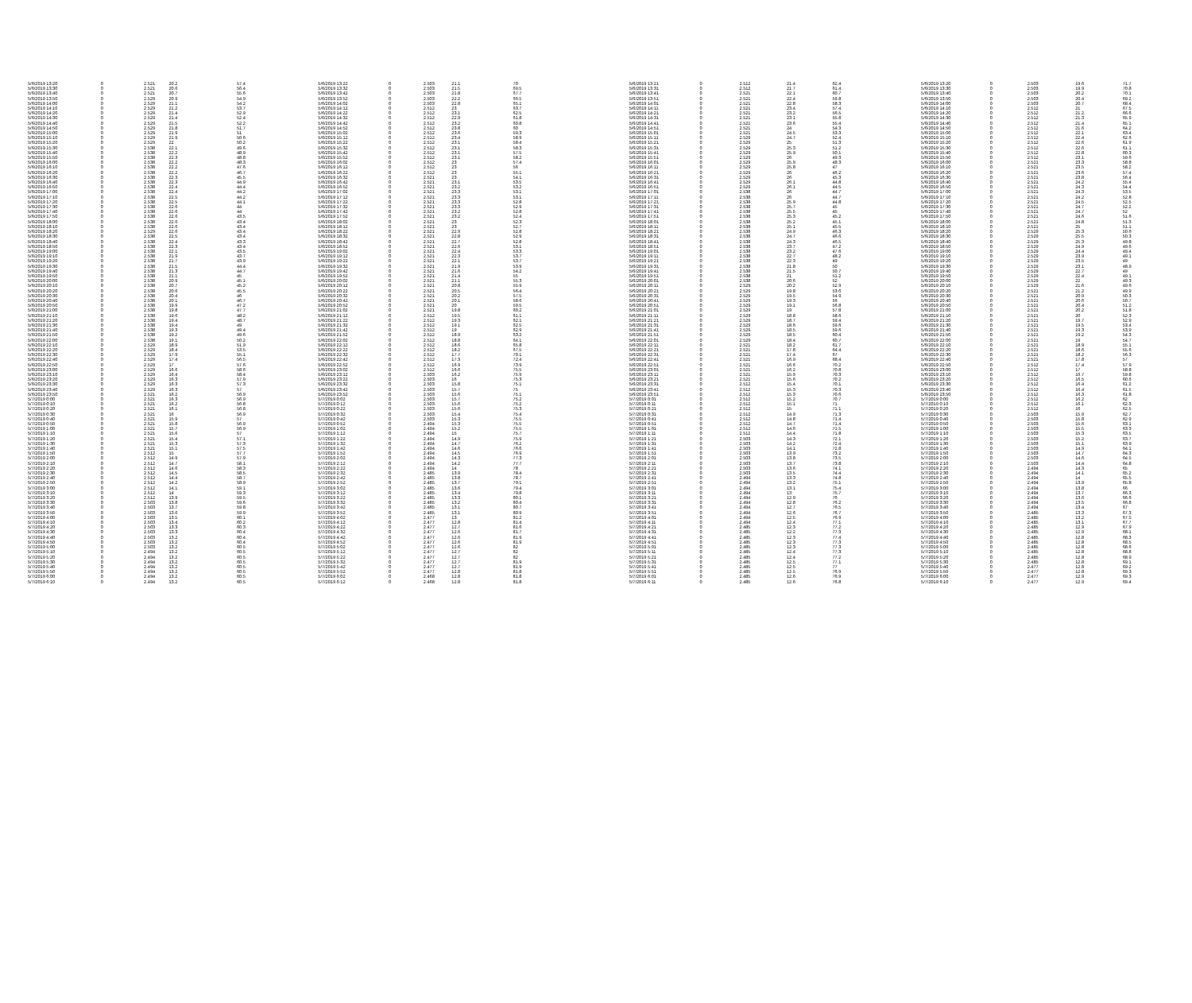| 5/6/2019 13:20 | 0 | 2.521 | 20.2 | 57.4 | 5/6/2019 13:22 | 0 | 2.503 | 21.1 | 70 | 5/6/2019 13:21 | 0 | 2.512 | 21.4 | 62.4 | 5/6/2019 13:20 | 0 | 2.503 | 19.6 | 71.7 |
| 5/6/2019 13:30 | 0 | 2.521 | 20.6 | 56.4 | 5/6/2019 13:32 | 0 | 2.503 | 21.5 | 69.5 | 5/6/2019 13:31 | 0 | 2.512 | 21.7 | 61.4 | 5/6/2019 13:30 | 0 | 2.503 | 19.9 | 70.8 |
| 5/6/2019 13:40 | 0 | 2.521 | 20.7 | 55.6 | 5/6/2019 13:42 | 0 | 2.503 | 21.8 | 67.7 | 5/6/2019 13:41 | 0 | 2.521 | 22.1 | 60.7 | 5/6/2019 13:40 | 0 | 2.503 | 20.2 | 70.1 |
| 5/6/2019 13:50 | 0 | 2.529 | 20.9 | 54.9 | 5/6/2019 13:52 | 0 | 2.503 | 22.2 | 66.5 | 5/6/2019 13:51 | 0 | 2.521 | 22.4 | 59.8 | 5/6/2019 13:50 | 0 | 2.503 | 20.4 | 69.2 |
| 5/6/2019 14:00 | 0 | 2.529 | 21.1 | 54.2 | 5/6/2019 14:02 | 0 | 2.503 | 22.8 | 65.1 | 5/6/2019 14:01 | 0 | 2.521 | 22.8 | 58.3 | 5/6/2019 14:00 | 0 | 2.503 | 20.7 | 68.4 |
| 5/6/2019 14:10 | 0 | 2.529 | 21.2 | 53.7 | 5/6/2019 14:12 | 0 | 2.512 | 23 | 63.7 | 5/6/2019 14:11 | 0 | 2.521 | 23.4 | 57.4 | 5/6/2019 14:10 | 0 | 2.512 | 21 | 67.5 |
| 5/6/2019 14:20 | 0 | 2.529 | 21.4 | 52.9 | 5/6/2019 14:22 | 0 | 2.512 | 23.1 | 62.5 | 5/6/2019 14:21 | 0 | 2.521 | 23.2 | 56.5 | 5/6/2019 14:20 | 0 | 2.512 | 21.2 | 66.6 |
| 5/6/2019 14:30 | 0 | 2.529 | 21.4 | 52.4 | 5/6/2019 14:32 | 0 | 2.512 | 22.9 | 61.8 | 5/6/2019 14:31 | 0 | 2.521 | 23.1 | 55.8 | 5/6/2019 14:30 | 0 | 2.512 | 21.3 | 65.9 |
| 5/6/2019 14:40 | 0 | 2.529 | 21.5 | 52.2 | 5/6/2019 14:42 | 0 | 2.512 | 23.2 | 60.8 | 5/6/2019 14:41 | 0 | 2.521 | 23.6 | 55.4 | 5/6/2019 14:40 | 0 | 2.512 | 21.4 | 65.1 |
| 5/6/2019 14:50 | 0 | 2.529 | 21.8 | 51.7 | 5/6/2019 14:52 | 0 | 2.512 | 23.8 | 60 | 5/6/2019 14:51 | 0 | 2.521 | 24 | 54.3 | 5/6/2019 14:50 | 0 | 2.512 | 21.6 | 64.2 |
| 5/6/2019 15:00 | 0 | 2.529 | 21.9 | 51 | 5/6/2019 15:02 | 0 | 2.512 | 23.6 | 59.3 | 5/6/2019 15:01 | 0 | 2.521 | 24.5 | 53.3 | 5/6/2019 15:00 | 0 | 2.512 | 22.1 | 63.4 |
| 5/6/2019 15:10 | 0 | 2.529 | 21.9 | 50.6 | 5/6/2019 15:12 | 0 | 2.512 | 23.4 | 58.9 | 5/6/2019 15:11 | 0 | 2.529 | 24.7 | 52.4 | 5/6/2019 15:10 | 0 | 2.512 | 22.4 | 62.6 |
| 5/6/2019 15:20 | 0 | 2.529 | 22 | 50.2 | 5/6/2019 15:22 | 0 | 2.512 | 23.1 | 58.4 | 5/6/2019 15:21 | 0 | 2.529 | 25 | 51.3 | 5/6/2019 15:20 | 0 | 2.512 | 22.6 | 61.9 |
| 5/6/2019 15:30 | 0 | 2.538 | 22.1 | 49.6 | 5/6/2019 15:32 | 0 | 2.512 | 23.1 | 58.3 | 5/6/2019 15:31 | 0 | 2.529 | 25.3 | 51.2 | 5/6/2019 15:30 | 0 | 2.512 | 22.6 | 61.1 |
| 5/6/2019 15:40 | 0 | 2.538 | 22.2 | 48.9 | 5/6/2019 15:42 | 0 | 2.512 | 23.1 | 57.5 | 5/6/2019 15:41 | 0 | 2.529 | 25.9 | 50.1 | 5/6/2019 15:40 | 0 | 2.512 | 22.8 | 60.3 |
| 5/6/2019 15:50 | 0 | 2.538 | 22.3 | 48.8 | 5/6/2019 15:52 | 0 | 2.512 | 23.1 | 58.2 | 5/6/2019 15:51 | 0 | 2.529 | 26 | 49.3 | 5/6/2019 15:50 | 0 | 2.512 | 23.1 | 59.6 |
| 5/6/2019 16:00 | 0 | 2.538 | 22.2 | 48.3 | 5/6/2019 16:02 | 0 | 2.512 | 23 | 57.4 | 5/6/2019 16:01 | 0 | 2.529 | 25.9 | 48.3 | 5/6/2019 16:00 | 0 | 2.521 | 23.3 | 58.8 |
| 5/6/2019 16:10 | 0 | 2.538 | 22.2 | 47.6 | 5/6/2019 16:12 | 0 | 2.512 | 23 | 56 | 5/6/2019 16:11 | 0 | 2.529 | 25.8 | 47 | 5/6/2019 16:10 | 0 | 2.521 | 23.5 | 58.2 |
| 5/6/2019 16:20 | 0 | 2.538 | 22.2 | 46.7 | 5/6/2019 16:22 | 0 | 2.512 | 23 | 55.1 | 5/6/2019 16:21 | 0 | 2.529 | 26 | 46.2 | 5/6/2019 16:20 | 0 | 2.521 | 23.6 | 57.4 |
| 5/6/2019 16:30 | 0 | 2.538 | 22.3 | 45.5 | 5/6/2019 16:32 | 0 | 2.521 | 23 | 54.1 | 5/6/2019 16:31 | 0 | 2.529 | 26 | 45.3 | 5/6/2019 16:30 | 0 | 2.521 | 23.8 | 56.4 |
| 5/6/2019 16:40 | 0 | 2.538 | 22.3 | 44.9 | 5/6/2019 16:42 | 0 | 2.521 | 23.1 | 53.5 | 5/6/2019 16:41 | 0 | 2.529 | 26.1 | 44.8 | 5/6/2019 16:40 | 0 | 2.521 | 24.2 | 55.4 |
| 5/6/2019 16:50 | 0 | 2.538 | 22.4 | 44.4 | 5/6/2019 16:52 | 0 | 2.521 | 23.2 | 53.2 | 5/6/2019 16:51 | 0 | 2.529 | 26.1 | 44.5 | 5/6/2019 16:50 | 0 | 2.521 | 24.3 | 54.4 |
| 5/6/2019 17:00 | 0 | 2.538 | 22.4 | 44.2 | 5/6/2019 17:02 | 0 | 2.521 | 23.3 | 53.1 | 5/6/2019 17:01 | 0 | 2.538 | 26 | 44.7 | 5/6/2019 17:00 | 0 | 2.521 | 24.3 | 53.5 |
| 5/6/2019 17:10 | 0 | 2.538 | 22.5 | 44.2 | 5/6/2019 17:12 | 0 | 2.521 | 23.3 | 53.1 | 5/6/2019 17:11 | 0 | 2.538 | 26 | 44.7 | 5/6/2019 17:10 | 0 | 2.521 | 24.2 | 52.8 |
| 5/6/2019 17:20 | 0 | 2.538 | 22.5 | 44.1 | 5/6/2019 17:22 | 0 | 2.521 | 23.3 | 52.8 | 5/6/2019 17:21 | 0 | 2.538 | 25.9 | 44.8 | 5/6/2019 17:20 | 0 | 2.521 | 24.5 | 52.5 |
| 5/6/2019 17:30 | 0 | 2.538 | 22.6 | 44 | 5/6/2019 17:32 | 0 | 2.521 | 23.3 | 52.9 | 5/6/2019 17:31 | 0 | 2.538 | 25.7 | 45 | 5/6/2019 17:30 | 0 | 2.521 | 24.7 | 52.2 |
| 5/6/2019 17:40 | 0 | 2.538 | 22.6 | 44 | 5/6/2019 17:42 | 0 | 2.521 | 23.2 | 52.8 | 5/6/2019 17:41 | 0 | 2.538 | 25.5 | 45 | 5/6/2019 17:40 | 0 | 2.521 | 24.7 | 52 |
| 5/6/2019 17:50 | 0 | 2.538 | 22.6 | 43.5 | 5/6/2019 17:52 | 0 | 2.521 | 23.2 | 52.4 | 5/6/2019 17:51 | 0 | 2.538 | 25.3 | 45.2 | 5/6/2019 17:50 | 0 | 2.521 | 24.6 | 51.6 |
| 5/6/2019 18:00 | 0 | 2.538 | 22.6 | 43.4 | 5/6/2019 18:02 | 0 | 2.521 | 23 | 52.3 | 5/6/2019 18:01 | 0 | 2.538 | 25.2 | 45.1 | 5/6/2019 18:00 | 0 | 2.521 | 24.8 | 51.3 |
| 5/6/2019 18:10 | 0 | 2.538 | 22.6 | 43.4 | 5/6/2019 18:12 | 0 | 2.521 | 23 | 52.7 | 5/6/2019 18:11 | 0 | 2.538 | 25.1 | 45.5 | 5/6/2019 18:10 | 0 | 2.521 | 25 | 51.1 |
| 5/6/2019 18:20 | 0 | 2.529 | 22.6 | 43.4 | 5/6/2019 18:22 | 0 | 2.521 | 22.9 | 52.8 | 5/6/2019 18:21 | 0 | 2.538 | 24.9 | 46.3 | 5/6/2019 18:20 | 0 | 2.529 | 25.3 | 50.6 |
| 5/6/2019 18:30 | 0 | 2.538 | 22.5 | 43.4 | 5/6/2019 18:32 | 0 | 2.521 | 22.8 | 52.9 | 5/6/2019 18:31 | 0 | 2.538 | 24.7 | 46.6 | 5/6/2019 18:30 | 0 | 2.529 | 25.5 | 50.3 |
| 5/6/2019 18:40 | 0 | 2.538 | 22.4 | 43.3 | 5/6/2019 18:42 | 0 | 2.521 | 22.7 | 52.8 | 5/6/2019 18:41 | 0 | 2.538 | 24.3 | 46.5 | 5/6/2019 18:40 | 0 | 2.529 | 25.3 | 49.8 |
| 5/6/2019 18:50 | 0 | 2.538 | 22.3 | 43.4 | 5/6/2019 18:52 | 0 | 2.521 | 22.6 | 53.1 | 5/6/2019 18:51 | 0 | 2.538 | 23.7 | 47.2 | 5/6/2019 18:50 | 0 | 2.529 | 24.9 | 49.6 |
| 5/6/2019 19:00 | 0 | 2.538 | 22.1 | 43.5 | 5/6/2019 19:02 | 0 | 2.521 | 22.4 | 53.3 | 5/6/2019 19:01 | 0 | 2.538 | 23.2 | 47.6 | 5/6/2019 19:00 | 0 | 2.529 | 24.4 | 49.4 |
| 5/6/2019 19:10 | 0 | 2.538 | 21.9 | 43.7 | 5/6/2019 19:12 | 0 | 2.521 | 22.3 | 53.7 | 5/6/2019 19:11 | 0 | 2.538 | 22.7 | 48.2 | 5/6/2019 19:10 | 0 | 2.529 | 23.9 | 49.1 |
| 5/6/2019 19:20 | 0 | 2.538 | 21.7 | 43.9 | 5/6/2019 19:22 | 0 | 2.521 | 22.1 | 53.7 | 5/6/2019 19:21 | 0 | 2.538 | 22.3 | 49 | 5/6/2019 19:20 | 0 | 2.529 | 23.5 | 49 |
| 5/6/2019 19:30 | 0 | 2.538 | 21.5 | 44.4 | 5/6/2019 19:32 | 0 | 2.521 | 21.9 | 53.9 | 5/6/2019 19:31 | 0 | 2.538 | 21.8 | 50 | 5/6/2019 19:30 | 0 | 2.529 | 23.1 | 48.9 |
| 5/6/2019 19:40 | 0 | 2.538 | 21.3 | 44.7 | 5/6/2019 19:42 | 0 | 2.521 | 21.6 | 54.2 | 5/6/2019 19:41 | 0 | 2.538 | 21.5 | 50.7 | 5/6/2019 19:40 | 0 | 2.529 | 22.7 | 49 |
| 5/6/2019 19:50 | 0 | 2.538 | 21.1 | 45 | 5/6/2019 19:52 | 0 | 2.521 | 21.4 | 55 | 5/6/2019 19:51 | 0 | 2.538 | 21 | 51.2 | 5/6/2019 19:50 | 0 | 2.529 | 22.4 | 49.1 |
| 5/6/2019 20:00 | 0 | 2.538 | 20.9 | 45.1 | 5/6/2019 20:02 | 0 | 2.521 | 21.1 | 55.3 | 5/6/2019 20:01 | 0 | 2.538 | 20.6 | 52 | 5/6/2019 20:00 | 0 | 2.529 | 22 | 49.3 |
| 5/6/2019 20:10 | 0 | 2.538 | 20.7 | 45.2 | 5/6/2019 20:12 | 0 | 2.521 | 20.8 | 55.9 | 5/6/2019 20:11 | 0 | 2.529 | 20.2 | 52.9 | 5/6/2019 20:10 | 0 | 2.529 | 21.6 | 49.6 |
| 5/6/2019 20:20 | 0 | 2.538 | 20.6 | 45.5 | 5/6/2019 20:22 | 0 | 2.521 | 20.5 | 56.4 | 5/6/2019 20:21 | 0 | 2.529 | 19.8 | 53.6 | 5/6/2019 20:20 | 0 | 2.521 | 21.2 | 49.9 |
| 5/6/2019 20:30 | 0 | 2.538 | 20.4 | 46 | 5/6/2019 20:32 | 0 | 2.521 | 20.2 | 57.5 | 5/6/2019 20:31 | 0 | 2.529 | 19.5 | 54.9 | 5/6/2019 20:30 | 0 | 2.521 | 20.9 | 50.3 |
| 5/6/2019 20:40 | 0 | 2.538 | 20.1 | 46.7 | 5/6/2019 20:42 | 0 | 2.521 | 20.1 | 58.6 | 5/6/2019 20:41 | 0 | 2.529 | 19.3 | 56 | 5/6/2019 20:40 | 0 | 2.521 | 20.6 | 50.7 |
| 5/6/2019 20:50 | 0 | 2.538 | 19.9 | 47.2 | 5/6/2019 20:52 | 0 | 2.521 | 20 | 59.5 | 5/6/2019 20:51 | 0 | 2.529 | 19.1 | 56.8 | 5/6/2019 20:50 | 0 | 2.521 | 20.4 | 51.2 |
| 5/6/2019 21:00 | 0 | 2.538 | 19.8 | 47.7 | 5/6/2019 21:02 | 0 | 2.521 | 19.8 | 60.2 | 5/6/2019 21:01 | 0 | 2.529 | 19 | 57.8 | 5/6/2019 21:00 | 0 | 2.521 | 20.2 | 51.8 |
| 5/6/2019 21:10 | 0 | 2.538 | 19.6 | 48.2 | 5/6/2019 21:12 | 0 | 2.512 | 19.5 | 61.1 | 5/6/2019 21:11 | 0 | 2.529 | 18.8 | 58.6 | 5/6/2019 21:10 | 0 | 2.521 | 20 | 52.3 |
| 5/6/2019 21:20 | 0 | 2.538 | 19.4 | 48.7 | 5/6/2019 21:22 | 0 | 2.512 | 19.3 | 62.1 | 5/6/2019 21:21 | 0 | 2.529 | 18.7 | 59.4 | 5/6/2019 21:20 | 0 | 2.521 | 19.7 | 52.9 |
| 5/6/2019 21:30 | 0 | 2.538 | 19.4 | 49 | 5/6/2019 21:32 | 0 | 2.512 | 19.1 | 62.5 | 5/6/2019 21:31 | 0 | 2.529 | 18.6 | 59.6 | 5/6/2019 21:30 | 0 | 2.521 | 19.5 | 53.4 |
| 5/6/2019 21:40 | 0 | 2.538 | 19.3 | 49.4 | 5/6/2019 21:42 | 0 | 2.512 | 19 | 62.9 | 5/6/2019 21:41 | 0 | 2.529 | 18.5 | 59.6 | 5/6/2019 21:40 | 0 | 2.521 | 19.3 | 53.9 |
| 5/6/2019 21:50 | 0 | 2.538 | 19.2 | 49.6 | 5/6/2019 21:52 | 0 | 2.512 | 18.9 | 63.2 | 5/6/2019 21:51 | 0 | 2.529 | 18.5 | 60.4 | 5/6/2019 21:50 | 0 | 2.521 | 19.2 | 54.3 |
| 5/6/2019 22:00 | 0 | 2.538 | 19.1 | 50.2 | 5/6/2019 22:02 | 0 | 2.512 | 18.8 | 64.1 | 5/6/2019 22:01 | 0 | 2.529 | 18.4 | 60.7 | 5/6/2019 22:00 | 0 | 2.521 | 19 | 54.7 |
| 5/6/2019 22:10 | 0 | 2.529 | 18.9 | 51.9 | 5/6/2019 22:12 | 0 | 2.512 | 18.6 | 65.8 | 5/6/2019 22:11 | 0 | 2.521 | 18.2 | 61.7 | 5/6/2019 22:10 | 0 | 2.521 | 18.9 | 55.1 |
| 5/6/2019 22:20 | 0 | 2.529 | 18.4 | 53.5 | 5/6/2019 22:22 | 0 | 2.512 | 18.2 | 67.5 | 5/6/2019 22:21 | 0 | 2.521 | 17.8 | 64.4 | 5/6/2019 22:20 | 0 | 2.521 | 18.6 | 55.6 |
| 5/6/2019 22:30 | 0 | 2.529 | 17.9 | 55.1 | 5/6/2019 22:32 | 0 | 2.512 | 17.7 | 70.1 | 5/6/2019 22:31 | 0 | 2.521 | 17.4 | 67 | 5/6/2019 22:30 | 0 | 2.521 | 18.2 | 56.3 |
| 5/6/2019 22:40 | 0 | 2.529 | 17.4 | 56.5 | 5/6/2019 22:42 | 0 | 2.512 | 17.3 | 72.4 | 5/6/2019 22:41 | 0 | 2.521 | 16.9 | 68.4 | 5/6/2019 22:40 | 0 | 2.521 | 17.8 | 57 |
| 5/6/2019 22:50 | 0 | 2.529 | 17 | 57.6 | 5/6/2019 22:52 | 0 | 2.512 | 16.9 | 73.9 | 5/6/2019 22:51 | 0 | 2.521 | 16.6 | 70.2 | 5/6/2019 22:50 | 0 | 2.512 | 17.4 | 57.9 |
| 5/6/2019 23:00 | 0 | 2.529 | 16.6 | 58.6 | 5/6/2019 23:02 | 0 | 2.512 | 16.6 | 75.5 | 5/6/2019 23:01 | 0 | 2.521 | 16.2 | 70.8 | 5/6/2019 23:00 | 0 | 2.512 | 17 | 58.8 |
| 5/6/2019 23:10 | 0 | 2.529 | 16.4 | 58.4 | 5/6/2019 23:12 | 0 | 2.503 | 16.2 | 75.9 | 5/6/2019 23:11 | 0 | 2.521 | 15.9 | 70.3 | 5/6/2019 23:10 | 0 | 2.512 | 16.7 | 59.8 |
| 5/6/2019 23:20 | 0 | 2.529 | 16.3 | 57.9 | 5/6/2019 23:22 | 0 | 2.503 | 16 | 75.3 | 5/6/2019 23:21 | 0 | 2.521 | 15.6 | 70.2 | 5/6/2019 23:20 | 0 | 2.512 | 16.5 | 60.6 |
| 5/6/2019 23:30 | 0 | 2.529 | 16.3 | 57.3 | 5/6/2019 23:32 | 0 | 2.503 | 15.8 | 75.1 | 5/6/2019 23:31 | 0 | 2.512 | 15.4 | 70.1 | 5/6/2019 23:30 | 0 | 2.512 | 16.4 | 61.2 |
| 5/6/2019 23:40 | 0 | 2.529 | 16.3 | 57 | 5/6/2019 23:42 | 0 | 2.503 | 15.7 | 75 | 5/6/2019 23:41 | 0 | 2.512 | 15.3 | 70.3 | 5/6/2019 23:40 | 0 | 2.512 | 16.4 | 61.5 |
| 5/6/2019 23:50 | 0 | 2.521 | 16.2 | 56.9 | 5/6/2019 23:52 | 0 | 2.503 | 15.6 | 75.1 | 5/6/2019 23:51 | 0 | 2.512 | 15.3 | 70.6 | 5/6/2019 23:50 | 0 | 2.512 | 16.3 | 61.8 |
| 5/7/2019 0:00 | 0 | 2.521 | 16.3 | 56.9 | 5/7/2019 0:02 | 0 | 2.503 | 15.7 | 75.2 | 5/7/2019 0:01 | 0 | 2.512 | 15.2 | 70.7 | 5/7/2019 0:00 | 0 | 2.512 | 16.2 | 62 |
| 5/7/2019 0:10 | 0 | 2.521 | 16.2 | 56.8 | 5/7/2019 0:12 | 0 | 2.503 | 15.6 | 75.2 | 5/7/2019 0:11 | 0 | 2.512 | 15.1 | 71 | 5/7/2019 0:10 | 0 | 2.512 | 16.1 | 62.3 |
| 5/7/2019 0:20 | 0 | 2.521 | 16.1 | 56.8 | 5/7/2019 0:22 | 0 | 2.503 | 15.6 | 75.3 | 5/7/2019 0:21 | 0 | 2.512 | 15 | 71.1 | 5/7/2019 0:20 | 0 | 2.512 | 16 | 62.5 |
| 5/7/2019 0:30 | 0 | 2.521 | 16 | 56.9 | 5/7/2019 0:32 | 0 | 2.503 | 15.4 | 75.4 | 5/7/2019 0:31 | 0 | 2.512 | 14.9 | 71.3 | 5/7/2019 0:30 | 0 | 2.503 | 15.9 | 62.7 |
| 5/7/2019 0:40 | 0 | 2.521 | 15.9 | 57 | 5/7/2019 0:42 | 0 | 2.503 | 15.3 | 75.5 | 5/7/2019 0:41 | 0 | 2.512 | 14.8 | 71.4 | 5/7/2019 0:40 | 0 | 2.503 | 15.8 | 62.9 |
| 5/7/2019 0:50 | 0 | 2.521 | 15.8 | 56.9 | 5/7/2019 0:52 | 0 | 2.494 | 15.3 | 75.5 | 5/7/2019 0:51 | 0 | 2.512 | 14.7 | 71.4 | 5/7/2019 0:50 | 0 | 2.503 | 15.6 | 63.1 |
| 5/7/2019 1:00 | 0 | 2.521 | 15.7 | 56.9 | 5/7/2019 1:02 | 0 | 2.494 | 15.2 | 75.5 | 5/7/2019 1:01 | 0 | 2.512 | 14.6 | 71.5 | 5/7/2019 1:00 | 0 | 2.503 | 15.5 | 63.3 |
| 5/7/2019 1:10 | 0 | 2.521 | 15.6 | 57 | 5/7/2019 1:12 | 0 | 2.494 | 15 | 75.7 | 5/7/2019 1:11 | 0 | 2.512 | 14.4 | 71.8 | 5/7/2019 1:10 | 0 | 2.503 | 15.3 | 63.5 |
| 5/7/2019 1:20 | 0 | 2.521 | 15.4 | 57.1 | 5/7/2019 1:22 | 0 | 2.494 | 14.9 | 75.9 | 5/7/2019 1:21 | 0 | 2.503 | 14.3 | 72.1 | 5/7/2019 1:20 | 0 | 2.503 | 15.2 | 63.7 |
| 5/7/2019 1:30 | 0 | 2.521 | 15.3 | 57.3 | 5/7/2019 1:32 | 0 | 2.494 | 14.7 | 76.2 | 5/7/2019 1:31 | 0 | 2.503 | 14.2 | 72.4 | 5/7/2019 1:30 | 0 | 2.503 | 15.1 | 63.9 |
| 5/7/2019 1:40 | 0 | 2.521 | 15.1 | 57.5 | 5/7/2019 1:42 | 0 | 2.494 | 14.6 | 76.6 | 5/7/2019 1:41 | 0 | 2.503 | 14.1 | 72.8 | 5/7/2019 1:40 | 0 | 2.503 | 14.9 | 64.1 |
| 5/7/2019 1:50 | 0 | 2.512 | 15 | 57.7 | 5/7/2019 1:52 | 0 | 2.494 | 14.5 | 76.9 | 5/7/2019 1:51 | 0 | 2.503 | 13.9 | 73.2 | 5/7/2019 1:50 | 0 | 2.503 | 14.7 | 64.3 |
| 5/7/2019 2:00 | 0 | 2.512 | 14.9 | 57.9 | 5/7/2019 2:02 | 0 | 2.494 | 14.3 | 77.3 | 5/7/2019 2:01 | 0 | 2.503 | 13.8 | 73.5 | 5/7/2019 2:00 | 0 | 2.503 | 14.6 | 64.5 |
| 5/7/2019 2:10 | 0 | 2.512 | 14.7 | 58.1 | 5/7/2019 2:12 | 0 | 2.494 | 14.2 | 77.7 | 5/7/2019 2:11 | 0 | 2.503 | 13.7 | 73.8 | 5/7/2019 2:10 | 0 | 2.503 | 14.4 | 64.8 |
| 5/7/2019 2:20 | 0 | 2.512 | 14.6 | 58.3 | 5/7/2019 2:22 | 0 | 2.494 | 14 | 78 | 5/7/2019 2:21 | 0 | 2.503 | 13.6 | 74.1 | 5/7/2019 2:20 | 0 | 2.494 | 14.3 | 65 |
| 5/7/2019 2:30 | 0 | 2.512 | 14.5 | 58.5 | 5/7/2019 2:32 | 0 | 2.485 | 13.9 | 78.4 | 5/7/2019 2:31 | 0 | 2.503 | 13.5 | 74.4 | 5/7/2019 2:30 | 0 | 2.494 | 14.1 | 65.2 |
| 5/7/2019 2:40 | 0 | 2.512 | 14.4 | 58.7 | 5/7/2019 2:42 | 0 | 2.485 | 13.8 | 78.7 | 5/7/2019 2:41 | 0 | 2.494 | 13.3 | 74.8 | 5/7/2019 2:40 | 0 | 2.494 | 14 | 65.5 |
| 5/7/2019 2:50 | 0 | 2.512 | 14.2 | 58.9 | 5/7/2019 2:52 | 0 | 2.485 | 13.7 | 79.1 | 5/7/2019 2:51 | 0 | 2.494 | 13.2 | 75.1 | 5/7/2019 2:50 | 0 | 2.494 | 13.9 | 65.8 |
| 5/7/2019 3:00 | 0 | 2.512 | 14.1 | 59.1 | 5/7/2019 3:02 | 0 | 2.485 | 13.6 | 79.4 | 5/7/2019 3:01 | 0 | 2.494 | 13.1 | 75.4 | 5/7/2019 3:00 | 0 | 2.494 | 13.8 | 66 |
| 5/7/2019 3:10 | 0 | 2.512 | 14 | 59.3 | 5/7/2019 3:12 | 0 | 2.485 | 13.4 | 79.8 | 5/7/2019 3:11 | 0 | 2.494 | 13 | 75.7 | 5/7/2019 3:10 | 0 | 2.494 | 13.7 | 66.3 |
| 5/7/2019 3:20 | 0 | 2.512 | 13.9 | 59.5 | 5/7/2019 3:22 | 0 | 2.485 | 13.3 | 80.1 | 5/7/2019 3:21 | 0 | 2.494 | 12.9 | 76 | 5/7/2019 3:20 | 0 | 2.494 | 13.6 | 66.6 |
| 5/7/2019 3:30 | 0 | 2.503 | 13.8 | 59.6 | 5/7/2019 3:32 | 0 | 2.485 | 13.2 | 80.4 | 5/7/2019 3:31 | 0 | 2.494 | 12.8 | 76.2 | 5/7/2019 3:30 | 0 | 2.494 | 13.5 | 66.8 |
| 5/7/2019 3:40 | 0 | 2.503 | 13.7 | 59.8 | 5/7/2019 3:42 | 0 | 2.485 | 13.1 | 80.7 | 5/7/2019 3:41 | 0 | 2.494 | 12.7 | 76.5 | 5/7/2019 3:40 | 0 | 2.494 | 13.4 | 67 |
| 5/7/2019 3:50 | 0 | 2.503 | 13.6 | 59.9 | 5/7/2019 3:52 | 0 | 2.485 | 13.1 | 80.9 | 5/7/2019 3:51 | 0 | 2.494 | 12.6 | 76.7 | 5/7/2019 3:50 | 0 | 2.485 | 13.3 | 67.3 |
| 5/7/2019 4:00 | 0 | 2.503 | 13.5 | 60.1 | 5/7/2019 4:02 | 0 | 2.477 | 13 | 81.2 | 5/7/2019 4:01 | 0 | 2.494 | 12.5 | 76.9 | 5/7/2019 4:00 | 0 | 2.485 | 13.2 | 67.5 |
| 5/7/2019 4:10 | 0 | 2.503 | 13.4 | 60.2 | 5/7/2019 4:12 | 0 | 2.477 | 12.8 | 81.4 | 5/7/2019 4:11 | 0 | 2.494 | 12.4 | 77.1 | 5/7/2019 4:10 | 0 | 2.485 | 13.1 | 67.7 |
| 5/7/2019 4:20 | 0 | 2.503 | 13.3 | 60.3 | 5/7/2019 4:22 | 0 | 2.477 | 12.7 | 81.6 | 5/7/2019 4:21 | 0 | 2.485 | 12.3 | 77.2 | 5/7/2019 4:20 | 0 | 2.485 | 12.9 | 67.9 |
| 5/7/2019 4:30 | 0 | 2.503 | 13.3 | 60.4 | 5/7/2019 4:32 | 0 | 2.477 | 12.6 | 81.7 | 5/7/2019 4:31 | 0 | 2.485 | 12.2 | 77.3 | 5/7/2019 4:30 | 0 | 2.485 | 12.9 | 68.1 |
| 5/7/2019 4:40 | 0 | 2.503 | 13.2 | 60.4 | 5/7/2019 4:42 | 0 | 2.477 | 12.6 | 81.9 | 5/7/2019 4:41 | 0 | 2.485 | 12.3 | 77.4 | 5/7/2019 4:40 | 0 | 2.485 | 12.8 | 68.3 |
| 5/7/2019 4:50 | 0 | 2.503 | 13.2 | 60.4 | 5/7/2019 4:52 | 0 | 2.477 | 12.6 | 81.9 | 5/7/2019 4:51 | 0 | 2.485 | 12.3 | 77.3 | 5/7/2019 4:50 | 0 | 2.485 | 12.8 | 68.5 |
| 5/7/2019 5:00 | 0 | 2.503 | 13.2 | 60.5 | 5/7/2019 5:02 | 0 | 2.477 | 12.6 | 82 | 5/7/2019 5:01 | 0 | 2.485 | 12.3 | 77.3 | 5/7/2019 5:00 | 0 | 2.485 | 12.8 | 68.6 |
| 5/7/2019 5:10 | 0 | 2.494 | 13.2 | 60.5 | 5/7/2019 5:12 | 0 | 2.477 | 12.7 | 82 | 5/7/2019 5:11 | 0 | 2.485 | 12.4 | 77.3 | 5/7/2019 5:10 | 0 | 2.485 | 12.8 | 68.8 |
| 5/7/2019 5:20 | 0 | 2.494 | 13.2 | 60.5 | 5/7/2019 5:22 | 0 | 2.477 | 12.7 | 82 | 5/7/2019 5:21 | 0 | 2.485 | 12.4 | 77.2 | 5/7/2019 5:20 | 0 | 2.485 | 12.8 | 68.9 |
| 5/7/2019 5:30 | 0 | 2.494 | 13.2 | 60.5 | 5/7/2019 5:32 | 0 | 2.477 | 12.7 | 81.9 | 5/7/2019 5:31 | 0 | 2.485 | 12.5 | 77.1 | 5/7/2019 5:30 | 0 | 2.485 | 12.8 | 69.1 |
| 5/7/2019 5:40 | 0 | 2.494 | 13.2 | 60.5 | 5/7/2019 5:42 | 0 | 2.477 | 12.7 | 81.9 | 5/7/2019 5:41 | 0 | 2.485 | 12.5 | 77 | 5/7/2019 5:40 | 0 | 2.477 | 12.8 | 69.2 |
| 5/7/2019 5:50 | 0 | 2.494 | 13.2 | 60.5 | 5/7/2019 5:52 | 0 | 2.477 | 12.8 | 81.8 | 5/7/2019 5:51 | 0 | 2.485 | 12.5 | 76.9 | 5/7/2019 5:50 | 0 | 2.477 | 12.8 | 69.3 |
| 5/7/2019 6:00 | 0 | 2.494 | 13.2 | 60.5 | 5/7/2019 6:02 | 0 | 2.468 | 12.8 | 81.8 | 5/7/2019 6:01 | 0 | 2.485 | 12.6 | 76.9 | 5/7/2019 6:00 | 0 | 2.477 | 12.9 | 69.3 |
| 5/7/2019 6:10 | 0 | 2.494 | 13.2 | 60.5 | 5/7/2019 6:12 | 0 | 2.468 | 12.8 | 81.8 | 5/7/2019 6:11 | 0 | 2.485 | 12.6 | 76.8 | 5/7/2019 6:10 | 0 | 2.477 | 12.9 | 69.4 |